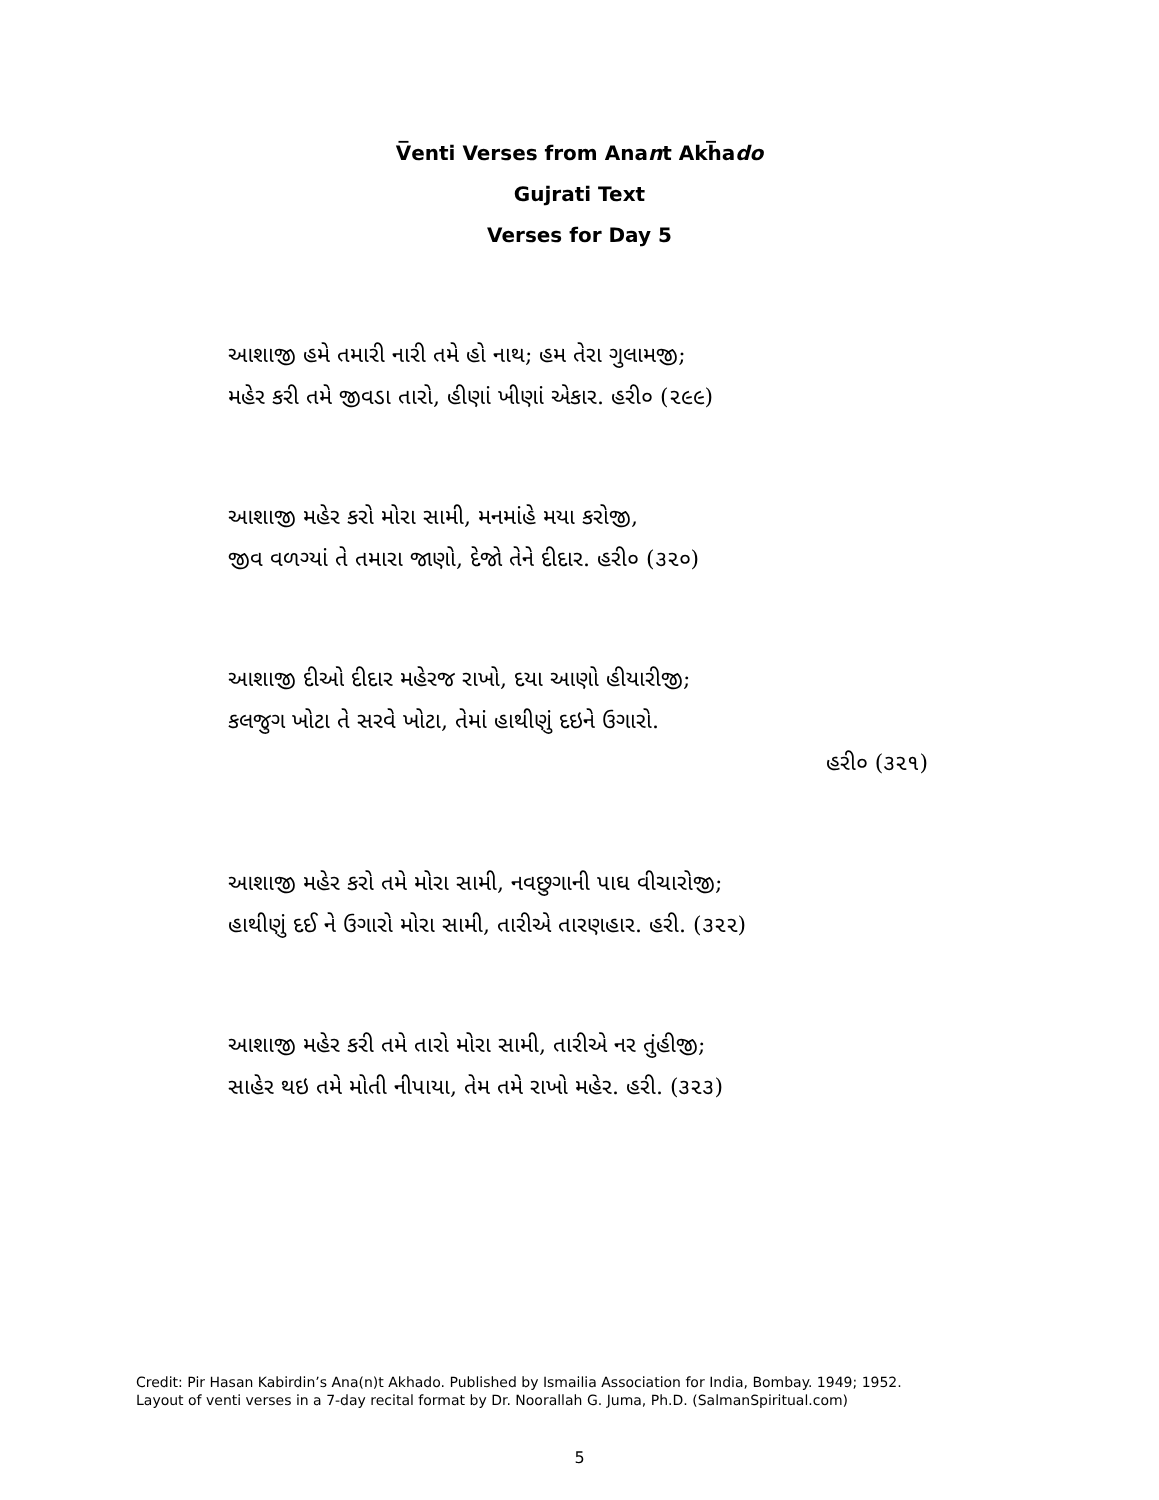V̅enti Verses from Anant Akh̅ado
Gujrati Text
Verses for Day 5
આશાજી હમે તમારી નારી તમે હો નાથ; હમ તેરા ગુલામજી;
મહેર કરી તમે જીવડા તારો, હીણાં ખીણાં એકાર. હરી૦ (૨૯૯)
આશાજી મહેર કરો મોરા સામી, મનમાંહે મયા કરોજી,
જીવ વળગ્યાં તે તમારા જાણો, દેજો તેને દીદાર. હરી૦ (૩૨૦)
આશાજી દીઓ દીદાર મહેરજ રાખો, દયા આણો હીયારીજી;
કલજુગ ખોટા તે સરવે ખોટા, તેમાં હાથીણું દઇને ઉગારો.
હરી૦ (૩૨૧)
આશાજી મહેર કરો તમે મોરા સામી, નવછુગાની પાઘ વીચારોજી;
હાથીણું દઈ ને ઉગારો મોરા સામી, તારીએ તારણહાર. હરી. (૩૨૨)
આશાજી મહેર કરી તમે તારો મોરા સામી, તારીએ નર તુંહીજી;
સાહેર થઇ તમે મોતી નીપાયા, તેમ તમે રાખો મહેર. હરી. (૩૨૩)
Credit: Pir Hasan Kabirdin’s Ana(n)t Akhado. Published by Ismailia Association for India, Bombay. 1949; 1952.
Layout of venti verses in a 7-day recital format by Dr. Noorallah G. Juma, Ph.D. (SalmanSpiritual.com)
5